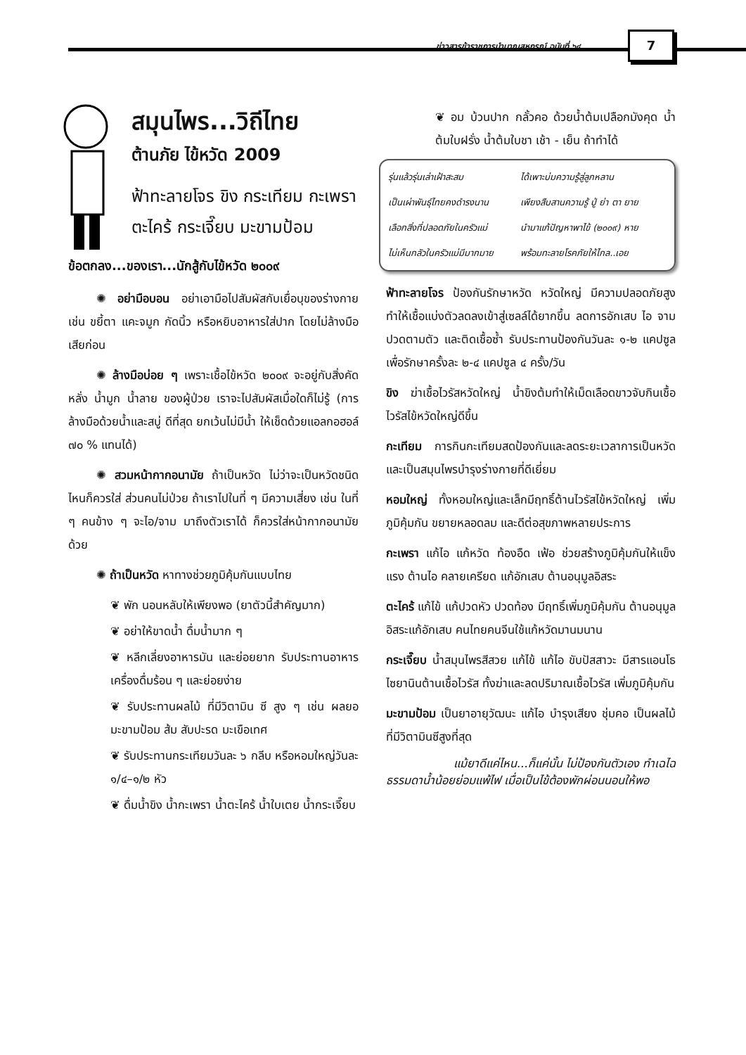ข่าวสารข้าราชการบำนาญสหกรณ์ ฉบับที่ ๖๔
7
สมุนไพร...วิถีไทย
ต้านภัย ไข้หวัด 2009
ฟ้าทะลายโจร ขิง กระเทียม กะเพรา ตะไคร้ กระเจี๊ยบ มะขามป้อม
ข้อตกลง...ของเรา...นักสู้กับไข้หวัด ๒๐๐๙
✺ อย่ามือบอน อย่าเอามือไปสัมผัสกับเยื่อบุของร่างกาย เช่น ขยี้ตา แคะจมูก กัดนิ้ว หรือหยิบอาหารใส่ปาก โดยไม่ล้างมือเสียก่อน
✺ ล้างมือบ่อย ๆ เพราะเชื้อไข้หวัด ๒๐๐๙ จะอยู่กับสิ่งคัดหลั่ง น้ำมูก น้ำลาย ของผู้ป่วย เราจะไปสัมผัสเมื่อใดก็ไม่รู้ (การล้างมือด้วยน้ำและสบู่ ดีที่สุด ยกเว้นไม่มีน้ำ ให้เช็ดด้วยแอลกอฮอล์ ๗๐ % แทนได้)
✺ สวมหน้ากากอนามัย ถ้าเป็นหวัด ไม่ว่าจะเป็นหวัดชนิดไหนก็ควรใส่ ส่วนคนไม่ป่วย ถ้าเราไปในที่ ๆ มีความเสี่ยง เช่น ในที่ ๆ คนข้าง ๆ จะไอ/จาม มาถึงตัวเราได้ ก็ควรใส่หน้ากากอนามัยด้วย
✺ ถ้าเป็นหวัด หาทางช่วยภูมิคุ้มกันแบบไทย
❦ พัก นอนหลับให้เพียงพอ (ยาตัวนี้สำคัญมาก)
❦ อย่าให้ขาดน้ำ ดื่มน้ำมาก ๆ
❦ หลีกเลี่ยงอาหารมัน และย่อยยาก รับประทานอาหาร เครื่องดื่มร้อน ๆ และย่อยง่าย
❦ รับประทานผลไม้ ที่มีวิตามิน ซี สูง ๆ เช่น ผลยอ มะขามป้อม ส้ม สับปะรด มะเขือเทศ
❦ รับประทานกระเทียมวันละ ๖ กลีบ หรือหอมใหญ่วันละ ๑/๔–๑/๒ หัว
❦ ดื่มน้ำขิง น้ำกะเพรา น้ำตะไคร้ น้ำใบเตย น้ำกระเจี๊ยบ
❦ อม บ้วนปาก กลั้วคอ ด้วยน้ำต้มเปลือกมังคุด น้ำต้มใบฝรั่ง น้ำต้มใบชา เช้า - เย็น ถ้าทำได้
| รุ่นแล้วรุ่นเล่าเฝ้าสะสม | ได้เพาะบ่มความรู้สู่ลูกหลาน |
| เป็นเผ่าพันธุ์ไทยคงดำรงนาน | เพียงสืบสานความรู้ ปู่ ย่า ตา ยาย |
| เลือกสิ่งที่ปลอดภัยในครัวแม่ | นำมาแก้ปัญหาพาไข้ (๒๐๐๙) หาย |
| ไม่เห็นกลัวในครัวแม่มีมากมาย | พร้อมทะลายโรคภัยให้ไกล..เอย |
ฟ้าทะลายโจร ป้องกันรักษาหวัด หวัดใหญ่ มีความปลอดภัยสูง ทำให้เชื้อแบ่งตัวลดลงเข้าสู่เซลล์ได้ยากขึ้น ลดการอักเสบ ไอ จาม ปวดตามตัว และติดเชื้อซ้ำ รับประทานป้องกันวันละ ๑-๒ แคปซูล เพื่อรักษาครั้งละ ๒-๔ แคปซูล ๔ ครั้ง/วัน
ขิง ฆ่าเชื้อไวรัสหวัดใหญ่ น้ำขิงต้มทำให้เม็ดเลือดขาวจับกินเชื้อไวรัสไข้หวัดใหญ่ดีขึ้น
กะเทียม การกินกะเทียมสดป้องกันและลดระยะเวลาการเป็นหวัด และเป็นสมุนไพรบำรุงร่างกายที่ดีเยี่ยม
หอมใหญ่ ทั้งหอมใหญ่และเล็กมีฤทธิ์ต้านไวรัสไข้หวัดใหญ่ เพิ่มภูมิคุ้มกัน ขยายหลอดลม และดีต่อสุขภาพหลายประการ
กะเพรา แก้ไอ แก้หวัด ท้องอืด เฟ้อ ช่วยสร้างภูมิคุ้มกันให้แข็งแรง ต้านไอ คลายเครียด แก้อักเสบ ต้านอนุมูลอิสระ
ตะไคร้ แก้ไข้ แก้ปวดหัว ปวดท้อง มีฤทธิ์เพิ่มภูมิคุ้มกัน ต้านอนุมูลอิสระแก้อักเสบ คนไทยคนจีนใช้แก้หวัดมานมนาน
กระเจี๊ยบ น้ำสมุนไพรสีสวย แก้ไข้ แก้ไอ ขับปัสสาวะ มีสารแอนโธไซยานินต้านเชื้อไวรัส ทั้งฆ่าและลดปริมาณเชื้อไวรัส เพิ่มภูมิคุ้มกัน
มะขามป้อม เป็นยาอายุวัฒนะ แก้ไอ บำรุงเสียง ชุ่มคอ เป็นผลไม้ที่มีวิตามินซีสูงที่สุด
แม้ยาดีแค่ไหน...ก็แค่นั้น ไม่ป้องกันตัวเอง ทำเฉไฉ
ธรรมดาน้ำน้อยย่อมแพ้ไฟ เมื่อเป็นไข้ต้องพักผ่อนนอนให้พอ